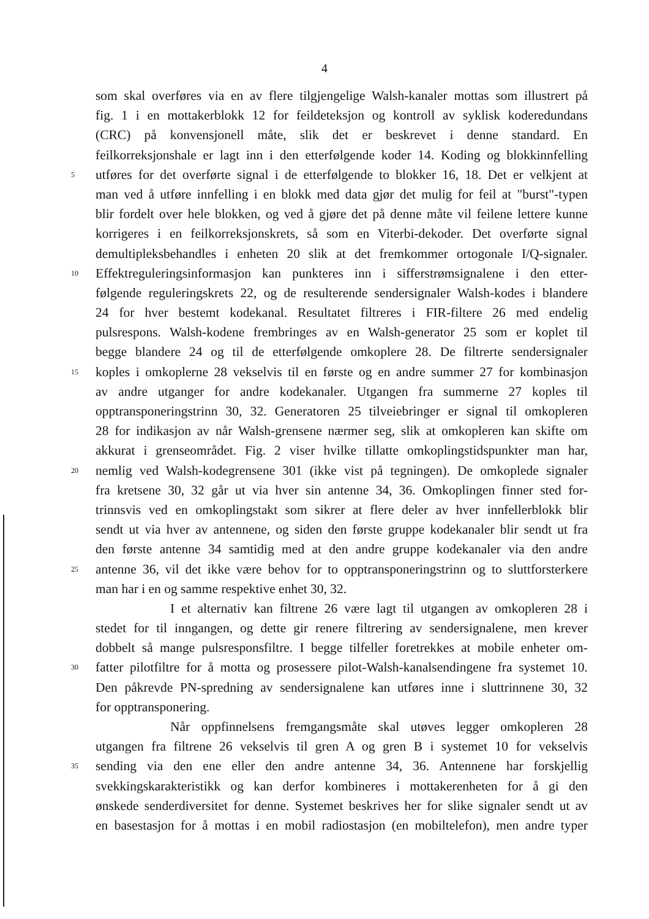4
som skal overføres via en av flere tilgjengelige Walsh-kanaler mottas som illustrert på
fig. 1 i en mottakerblokk 12 for feildeteksjon og kontroll av syklisk koderedundans
(CRC) på konvensjonell måte, slik det er beskrevet i denne standard. En
feilkorreksjonshale er lagt inn i den etterfølgende koder 14. Koding og blokkinnfelling
5 utføres for det overførte signal i de etterfølgende to blokker 16, 18. Det er velkjent at
man ved å utføre innfelling i en blokk med data gjør det mulig for feil at "burst"-typen
blir fordelt over hele blokken, og ved å gjøre det på denne måte vil feilene lettere kunne
korrigeres i en feilkorreksjonskrets, så som en Viterbi-dekoder. Det overførte signal
demultipleksbehandles i enheten 20 slik at det fremkommer ortogonale I/Q-signaler.
10 Effektreguleringsinformasjon kan punkteres inn i sifferstrømsignalene i den etter-
følgende reguleringskrets 22, og de resulterende sendersignaler Walsh-kodes i blandere
24 for hver bestemt kodekanal. Resultatet filtreres i FIR-filtere 26 med endelig
pulsrespons. Walsh-kodene frembringes av en Walsh-generator 25 som er koplet til
begge blandere 24 og til de etterfølgende omkoplere 28. De filtrerte sendersignaler
15 koples i omkoplerne 28 vekselvis til en første og en andre summer 27 for kombinasjon
av andre utganger for andre kodekanaler. Utgangen fra summerne 27 koples til
opptransponeringstrinn 30, 32. Generatoren 25 tilveiebringer er signal til omkopleren
28 for indikasjon av når Walsh-grensene nærmer seg, slik at omkopleren kan skifte om
akkurat i grenseområdet. Fig. 2 viser hvilke tillatte omkoplingstidspunkter man har,
20 nemlig ved Walsh-kodegrensene 301 (ikke vist på tegningen). De omkoplede signaler
fra kretsene 30, 32 går ut via hver sin antenne 34, 36. Omkoplingen finner sted for-
trinnsvis ved en omkoplingstakt som sikrer at flere deler av hver innfellerblokk blir
sendt ut via hver av antennene, og siden den første gruppe kodekanaler blir sendt ut fra
den første antenne 34 samtidig med at den andre gruppe kodekanaler via den andre
25 antenne 36, vil det ikke være behov for to opptransponeringstrinn og to sluttforsterkere
man har i en og samme respektive enhet 30, 32.
I et alternativ kan filtrene 26 være lagt til utgangen av omkopleren 28 i
stedet for til inngangen, og dette gir renere filtrering av sendersignalene, men krever
dobbelt så mange pulsresponsfiltre. I begge tilfeller foretrekkes at mobile enheter om-
30 fatter pilotfiltre for å motta og prosessere pilot-Walsh-kanalsendingene fra systemet 10.
Den påkrevde PN-spredning av sendersignalene kan utføres inne i sluttrinnene 30, 32
for opptransponering.
Når oppfinnelsens fremgangsmåte skal utøves legger omkopleren 28
utgangen fra filtrene 26 vekselvis til gren A og gren B i systemet 10 for vekselvis
35 sending via den ene eller den andre antenne 34, 36. Antennene har forskjellig
svekkingskarakteristikk og kan derfor kombineres i mottakerenheten for å gi den
ønskede senderdiversitet for denne. Systemet beskrives her for slike signaler sendt ut av
en basestasjon for å mottas i en mobil radiostasjon (en mobiltelefon), men andre typer